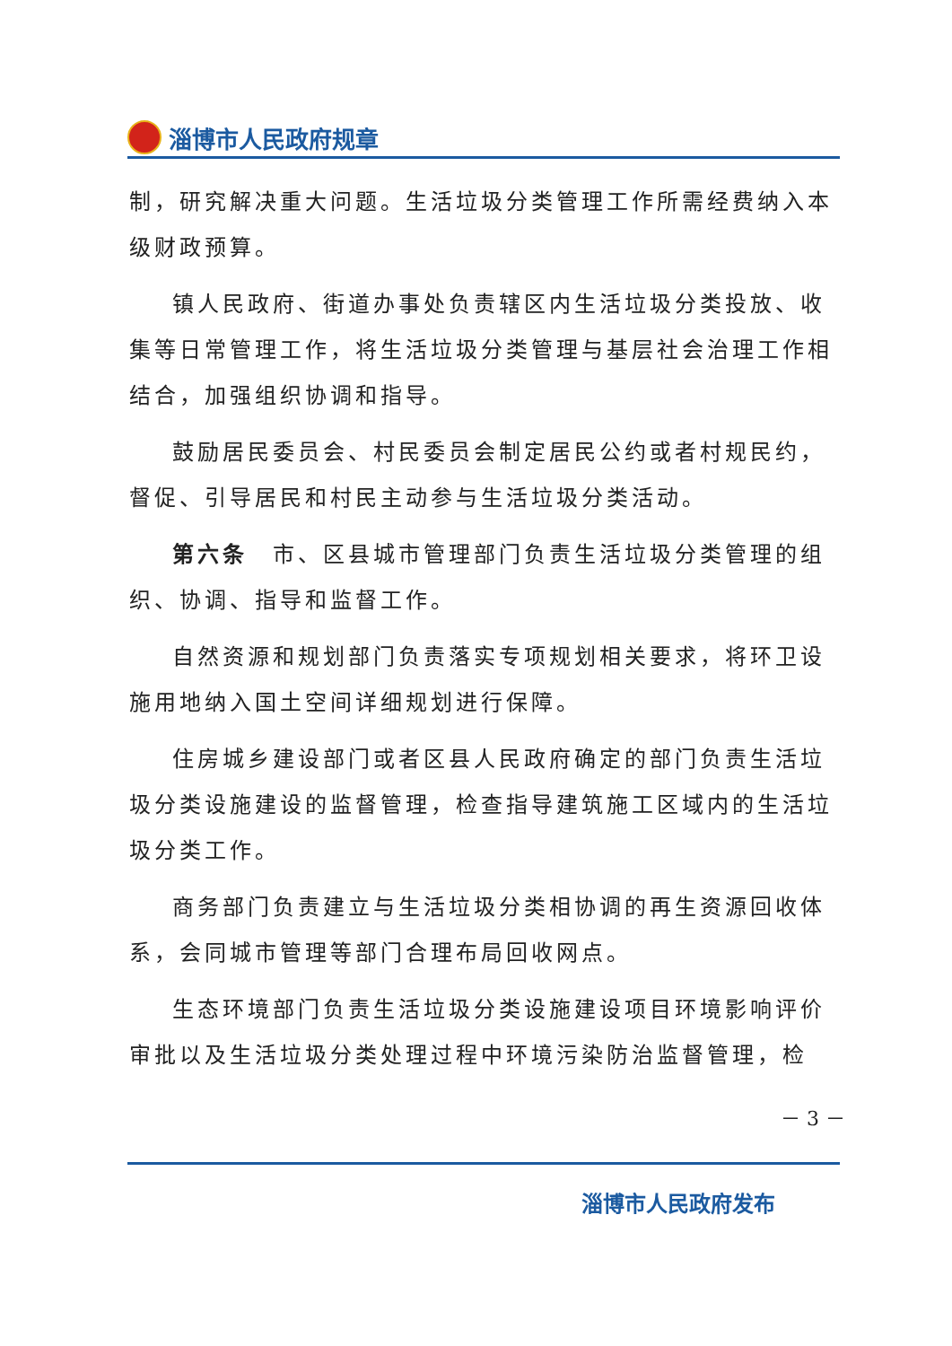淄博市人民政府规章
制，研究解决重大问题。生活垃圾分类管理工作所需经费纳入本级财政预算。
镇人民政府、街道办事处负责辖区内生活垃圾分类投放、收集等日常管理工作，将生活垃圾分类管理与基层社会治理工作相结合，加强组织协调和指导。
鼓励居民委员会、村民委员会制定居民公约或者村规民约，督促、引导居民和村民主动参与生活垃圾分类活动。
第六条　市、区县城市管理部门负责生活垃圾分类管理的组织、协调、指导和监督工作。
自然资源和规划部门负责落实专项规划相关要求，将环卫设施用地纳入国土空间详细规划进行保障。
住房城乡建设部门或者区县人民政府确定的部门负责生活垃圾分类设施建设的监督管理，检查指导建筑施工区域内的生活垃圾分类工作。
商务部门负责建立与生活垃圾分类相协调的再生资源回收体系，会同城市管理等部门合理布局回收网点。
生态环境部门负责生活垃圾分类设施建设项目环境影响评价审批以及生活垃圾分类处理过程中环境污染防治监督管理，检
－ 3 －
淄博市人民政府发布